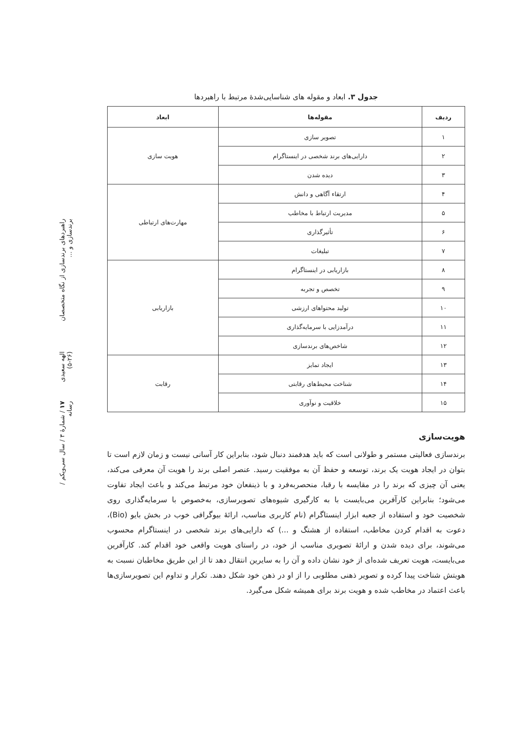راهبردهای برندسازی از نگاه متخصصان برندسازی و ... الهه سعیدی (۲۶-۵) ۱۷ / شمارهٔ ۳ / سال سی‌ویکم / رسانه
جدول ۳. ابعاد و مقوله های شناسایی‌شدهٔ مرتبط با راهبردها
| ردیف | مقوله‌ها | ابعاد |
| --- | --- | --- |
| ۱ | تصویر سازی | هویت سازی |
| ۲ | دارایی‌های برند شخصی در اینستاگرام | |
| ۳ | دیده شدن | |
| ۴ | ارتقاء آگاهی و دانش | مهارت‌های ارتباطی |
| ۵ | مدیریت ارتباط با مخاطب | |
| ۶ | تأثیرگذاری | |
| ۷ | تبلیغات | |
| ۸ | بازاریابی در اینستاگرام | بازاریابی |
| ۹ | تخصص و تجربه | |
| ۱۰ | تولید محتواهای ارزشی | |
| ۱۱ | درآمدزایی با سرمایه‌گذاری | |
| ۱۲ | شاخص‌های برندسازی | |
| ۱۳ | ایجاد تمایز | رقابت |
| ۱۴ | شناخت محیط‌های رقابتی | |
| ۱۵ | خلاقیت و نوآوری | |
هویت‌سازی
برندسازی فعالیتی مستمر و طولانی است که باید هدفمند دنبال شود، بنابراین کار آسانی نیست و زمان لازم است تا بتوان در ایجاد هویت یک برند، توسعه و حفظ آن به موفقیت رسید. عنصر اصلی برند را هویت آن معرفی می‌کند، یعنی آن چیزی که برند را در مقایسه با رقبا، منحصربه‌فرد و با ذینفعان خود مرتبط می‌کند و باعث ایجاد تفاوت می‌شود؛ بنابراین کارآفرین می‌بایست با به کارگیری شیوه‌های تصویرسازی، به‌خصوص با سرمایه‌گذاری روی شخصیت خود و استفاده از جعبه ابزار اینستاگرام (نام کاربری مناسب، ارائهٔ بیوگرافی خوب در بخش بایو (Bio)، دعوت به اقدام کردن مخاطب، استفاده از هشتگ و ...) که دارایی‌های برند شخصی در اینستاگرام محسوب می‌شوند، برای دیده شدن و ارائهٔ تصویری مناسب از خود، در راستای هویت واقعی خود اقدام کند. کارآفرین می‌بایست، هویت تعریف شده‌ای از خود نشان داده و آن را به سایرین انتقال دهد تا از این طریق مخاطبان نسبت به هویتش شناخت پیدا کرده و تصویر ذهنی مطلوبی را از او در ذهن خود شکل دهند. تکرار و تداوم این تصویرسازی‌ها باعث اعتماد در مخاطب شده و هویت برند برای همیشه شکل می‌گیرد.